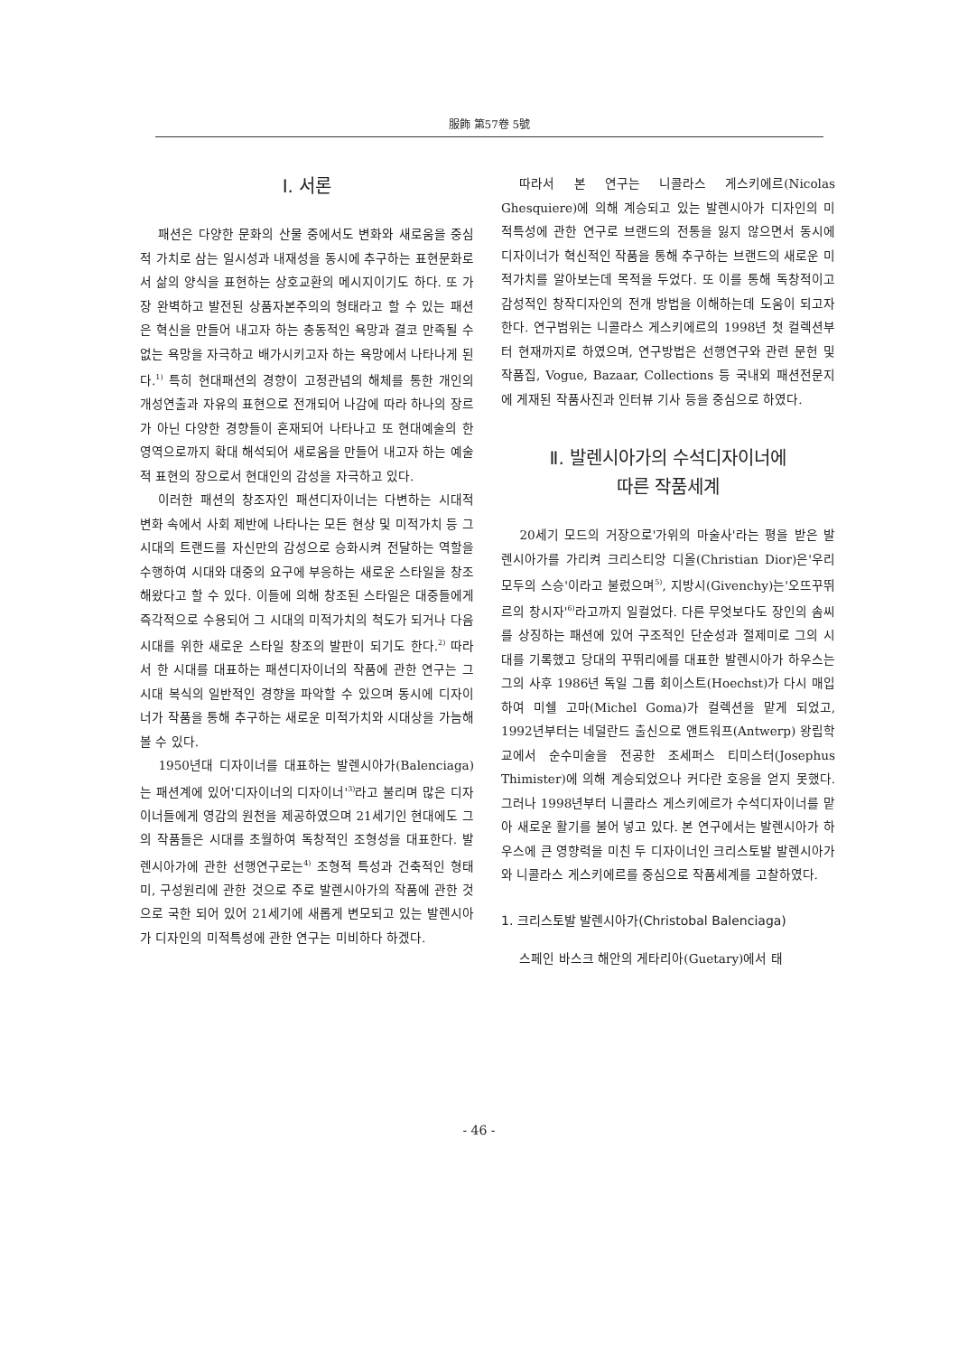服飾 第57卷 5號
Ⅰ. 서론
패션은 다양한 문화의 산물 중에서도 변화와 새로움을 중심적 가치로 삼는 일시성과 내재성을 동시에 추구하는 표현문화로서 삶의 양식을 표현하는 상호교환의 메시지이기도 하다. 또 가장 완벽하고 발전된 상품자본주의의 형태라고 할 수 있는 패션은 혁신을 만들어 내고자 하는 충동적인 욕망과 결코 만족될 수 없는 욕망을 자극하고 배가시키고자 하는 욕망에서 나타나게 된다.<sup>1)</sup> 특히 현대패션의 경향이 고정관념의 해체를 통한 개인의 개성연출과 자유의 표현으로 전개되어 나감에 따라 하나의 장르가 아닌 다양한 경향들이 혼재되어 나타나고 또 현대예술의 한 영역으로까지 확대 해석되어 새로움을 만들어 내고자 하는 예술적 표현의 장으로서 현대인의 감성을 자극하고 있다.
이러한 패션의 창조자인 패션디자이너는 다변하는 시대적 변화 속에서 사회 제반에 나타나는 모든 현상 및 미적가치 등 그 시대의 트랜드를 자신만의 감성으로 승화시켜 전달하는 역할을 수행하여 시대와 대중의 요구에 부응하는 새로운 스타일을 창조해왔다고 할 수 있다. 이들에 의해 창조된 스타일은 대중들에게 즉각적으로 수용되어 그 시대의 미적가치의 척도가 되거나 다음 시대를 위한 새로운 스타일 창조의 발판이 되기도 한다.<sup>2)</sup> 따라서 한 시대를 대표하는 패션디자이너의 작품에 관한 연구는 그 시대 복식의 일반적인 경향을 파악할 수 있으며 동시에 디자이너가 작품을 통해 추구하는 새로운 미적가치와 시대상을 가늠해 볼 수 있다.
1950년대 디자이너를 대표하는 발렌시아가(Balenciaga)는 패션계에 있어'디자이너의 디자이너'<sup>3)</sup>라고 불리며 많은 디자이너들에게 영감의 원천을 제공하였으며 21세기인 현대에도 그의 작품들은 시대를 초월하여 독창적인 조형성을 대표한다. 발렌시아가에 관한 선행연구로는<sup>4)</sup> 조형적 특성과 건축적인 형태미, 구성원리에 관한 것으로 주로 발렌시아가의 작품에 관한 것으로 국한 되어 있어 21세기에 새롭게 변모되고 있는 발렌시아가 디자인의 미적특성에 관한 연구는 미비하다 하겠다.
따라서 본 연구는 니콜라스 게스키에르(Nicolas Ghesquiere)에 의해 계승되고 있는 발렌시아가 디자인의 미적특성에 관한 연구로 브랜드의 전통을 잃지 않으면서 동시에 디자이너가 혁신적인 작품을 통해 추구하는 브랜드의 새로운 미적가치를 알아보는데 목적을 두었다. 또 이를 통해 독창적이고 감성적인 창작디자인의 전개 방법을 이해하는데 도움이 되고자 한다. 연구범위는 니콜라스 게스키에르의 1998년 첫 컬렉션부터 현재까지로 하였으며, 연구방법은 선행연구와 관련 문헌 및 작품집, Vogue, Bazaar, Collections 등 국내외 패션전문지에 게재된 작품사진과 인터뷰 기사 등을 중심으로 하였다.
Ⅱ. 발렌시아가의 수석디자이너에
따른 작품세계
20세기 모드의 거장으로'가위의 마술사'라는 평을 받은 발렌시아가를 가리켜 크리스티앙 디올(Christian Dior)은'우리 모두의 스승'이라고 불렀으며<sup>5)</sup>, 지방시(Givenchy)는'오뜨꾸뛰르의 창시자'<sup>6)</sup>라고까지 일컬었다. 다른 무엇보다도 장인의 솜씨를 상징하는 패션에 있어 구조적인 단순성과 절제미로 그의 시대를 기록했고 당대의 꾸뛰리에를 대표한 발렌시아가 하우스는 그의 사후 1986년 독일 그룹 회이스트(Hoechst)가 다시 매입하여 미쉘 고마(Michel Goma)가 컬렉션을 맡게 되었고, 1992년부터는 네덜란드 출신으로 앤트워프(Antwerp) 왕립학교에서 순수미술을 전공한 조세퍼스 티미스터(Josephus Thimister)에 의해 계승되었으나 커다란 호응을 얻지 못했다. 그러나 1998년부터 니콜라스 게스키에르가 수석디자이너를 맡아 새로운 활기를 불어 넣고 있다. 본 연구에서는 발렌시아가 하우스에 큰 영향력을 미친 두 디자이너인 크리스토발 발렌시아가와 니콜라스 게스키에르를 중심으로 작품세계를 고찰하였다.
1. 크리스토발 발렌시아가(Christobal Balenciaga)
스페인 바스크 해안의 게타리아(Guetary)에서 태
- 46 -